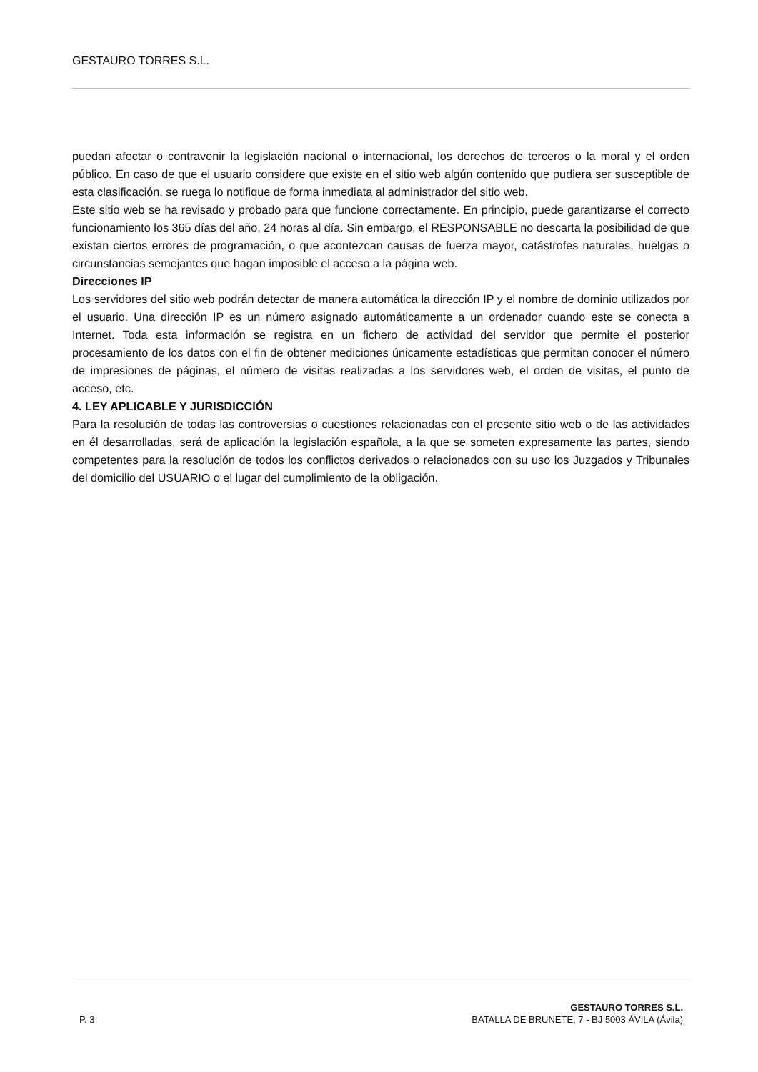GESTAURO TORRES S.L.
puedan afectar o contravenir la legislación nacional o internacional, los derechos de terceros o la moral y el orden público. En caso de que el usuario considere que existe en el sitio web algún contenido que pudiera ser susceptible de esta clasificación, se ruega lo notifique de forma inmediata al administrador del sitio web.
Este sitio web se ha revisado y probado para que funcione correctamente. En principio, puede garantizarse el correcto funcionamiento los 365 días del año, 24 horas al día. Sin embargo, el RESPONSABLE no descarta la posibilidad de que existan ciertos errores de programación, o que acontezcan causas de fuerza mayor, catástrofes naturales, huelgas o circunstancias semejantes que hagan imposible el acceso a la página web.
Direcciones IP
Los servidores del sitio web podrán detectar de manera automática la dirección IP y el nombre de dominio utilizados por el usuario. Una dirección IP es un número asignado automáticamente a un ordenador cuando este se conecta a Internet. Toda esta información se registra en un fichero de actividad del servidor que permite el posterior procesamiento de los datos con el fin de obtener mediciones únicamente estadísticas que permitan conocer el número de impresiones de páginas, el número de visitas realizadas a los servidores web, el orden de visitas, el punto de acceso, etc.
4. LEY APLICABLE Y JURISDICCIÓN
Para la resolución de todas las controversias o cuestiones relacionadas con el presente sitio web o de las actividades en él desarrolladas, será de aplicación la legislación española, a la que se someten expresamente las partes, siendo competentes para la resolución de todos los conflictos derivados o relacionados con su uso los Juzgados y Tribunales del domicilio del USUARIO o el lugar del cumplimiento de la obligación.
P. 3
GESTAURO TORRES S.L.
BATALLA DE BRUNETE, 7 - BJ 5003 ÁVILA (Ávila)